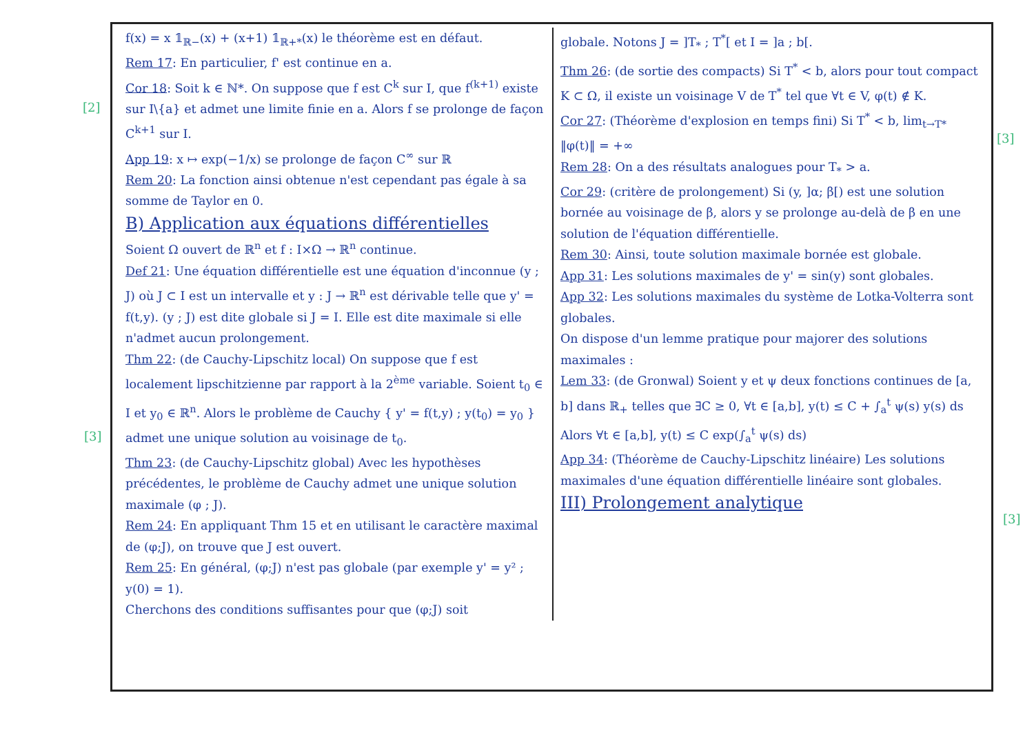[2]
[3]
[3]
[3]
f(x) = x 𝟙<sub>ℝ−</sub>(x) + (x+1) 𝟙<sub>ℝ+*</sub>(x) le théorème est en défaut.
Rem 17: En particulier, f' est continue en a.
Cor 18: Soit k ∈ ℕ*. On suppose que f est C<sup>k</sup> sur I, que f<sup>(k+1)</sup> existe sur I\{a} et admet une limite finie en a. Alors f se prolonge de façon C<sup>k+1</sup> sur I.
App 19: x ↦ exp(−1/x) se prolonge de façon C<sup>∞</sup> sur ℝ
Rem 20: La fonction ainsi obtenue n'est cependant pas égale à sa somme de Taylor en 0.
B) Application aux équations différentielles
Soient Ω ouvert de ℝ<sup>n</sup> et f : I×Ω → ℝ<sup>n</sup> continue.
Def 21: Une équation différentielle est une équation d'inconnue (y ; J) où J ⊂ I est un intervalle et y : J → ℝ<sup>n</sup> est dérivable telle que y' = f(t,y). (y ; J) est dite globale si J = I. Elle est dite maximale si elle n'admet aucun prolongement.
Thm 22: (de Cauchy-Lipschitz local) On suppose que f est localement lipschitzienne par rapport à la 2<sup>ème</sup> variable. Soient t<sub>0</sub> ∈ I et y<sub>0</sub> ∈ ℝ<sup>n</sup>. Alors le problème de Cauchy { y' = f(t,y) ; y(t<sub>0</sub>) = y<sub>0</sub> } admet une unique solution au voisinage de t<sub>0</sub>.
Thm 23: (de Cauchy-Lipschitz global) Avec les hypothèses précédentes, le problème de Cauchy admet une unique solution maximale (φ ; J).
Rem 24: En appliquant Thm 15 et en utilisant le caractère maximal de (φ;J), on trouve que J est ouvert.
Rem 25: En général, (φ;J) n'est pas globale (par exemple y' = y² ; y(0) = 1).
Cherchons des conditions suffisantes pour que (φ;J) soit
globale. Notons J = ]T<sub>*</sub> ; T<sup>*</sup>[ et I = ]a ; b[.
Thm 26: (de sortie des compacts) Si T<sup>*</sup> < b, alors pour tout compact K ⊂ Ω, il existe un voisinage V de T<sup>*</sup> tel que ∀t ∈ V, φ(t) ∉ K.
Cor 27: (Théorème d'explosion en temps fini) Si T<sup>*</sup> < b, lim<sub>t→T*</sub> ‖φ(t)‖ = +∞
Rem 28: On a des résultats analogues pour T<sub>*</sub> > a.
Cor 29: (critère de prolongement) Si (y, ]α; β[) est une solution bornée au voisinage de β, alors y se prolonge au-delà de β en une solution de l'équation différentielle.
Rem 30: Ainsi, toute solution maximale bornée est globale.
App 31: Les solutions maximales de y' = sin(y) sont globales.
App 32: Les solutions maximales du système de Lotka-Volterra sont globales.
On dispose d'un lemme pratique pour majorer des solutions maximales :
Lem 33: (de Gronwal) Soient y et ψ deux fonctions continues de [a, b] dans ℝ<sub>+</sub> telles que ∃C ≥ 0, ∀t ∈ [a,b], y(t) ≤ C + ∫<sub>a</sub><sup>t</sup> ψ(s) y(s) ds
Alors ∀t ∈ [a,b], y(t) ≤ C exp(∫<sub>a</sub><sup>t</sup> ψ(s) ds)
App 34: (Théorème de Cauchy-Lipschitz linéaire) Les solutions maximales d'une équation différentielle linéaire sont globales.
III) Prolongement analytique